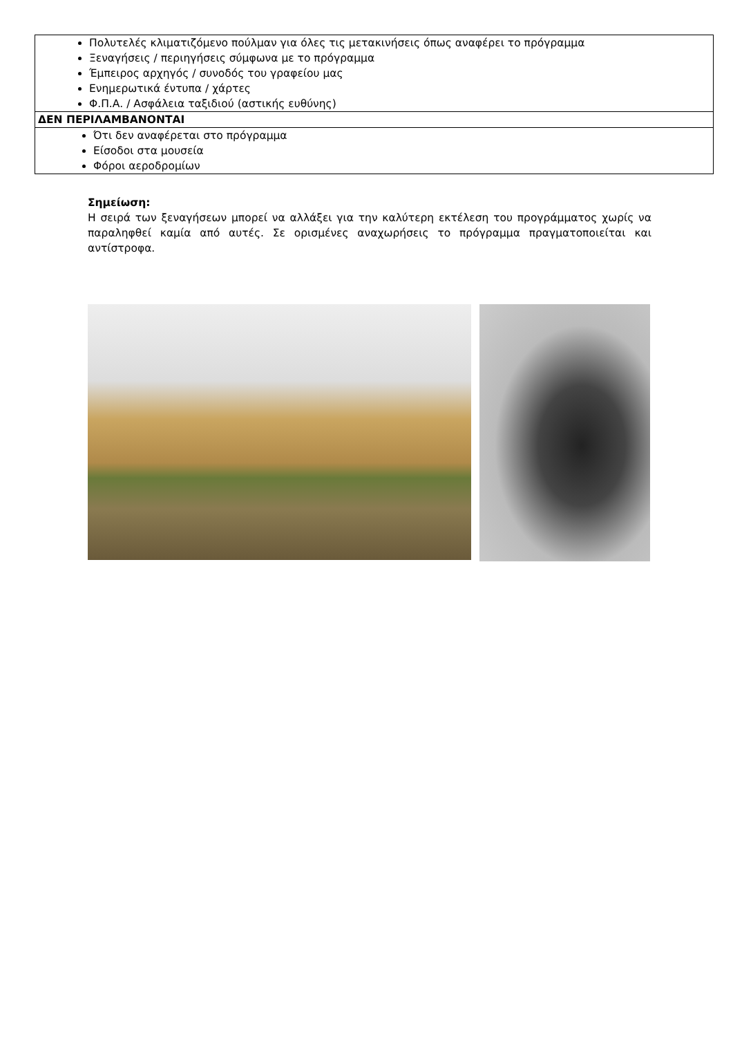| Πολυτελές κλιματιζόμενο πούλμαν για όλες τις μετακινήσεις όπως αναφέρει το πρόγραμμα Ξεναγήσεις / περιηγήσεις σύμφωνα με το πρόγραμμα Έμπειρος αρχηγός / συνοδός του γραφείου μας Ενημερωτικά έντυπα / χάρτες Φ.Π.Α. / Ασφάλεια ταξιδιού (αστικής ευθύνης) |
| ΔΕΝ ΠΕΡΙΛΑΜΒΑΝΟΝΤΑΙ |
| Ότι δεν αναφέρεται στο πρόγραμμα Είσοδοι στα μουσεία Φόροι αεροδρομίων |
Σημείωση:
Η σειρά των ξεναγήσεων μπορεί να αλλάξει για την καλύτερη εκτέλεση του προγράμματος χωρίς να παραληφθεί καμία από αυτές. Σε ορισμένες αναχωρήσεις το πρόγραμμα πραγματοποιείται και αντίστροφα.